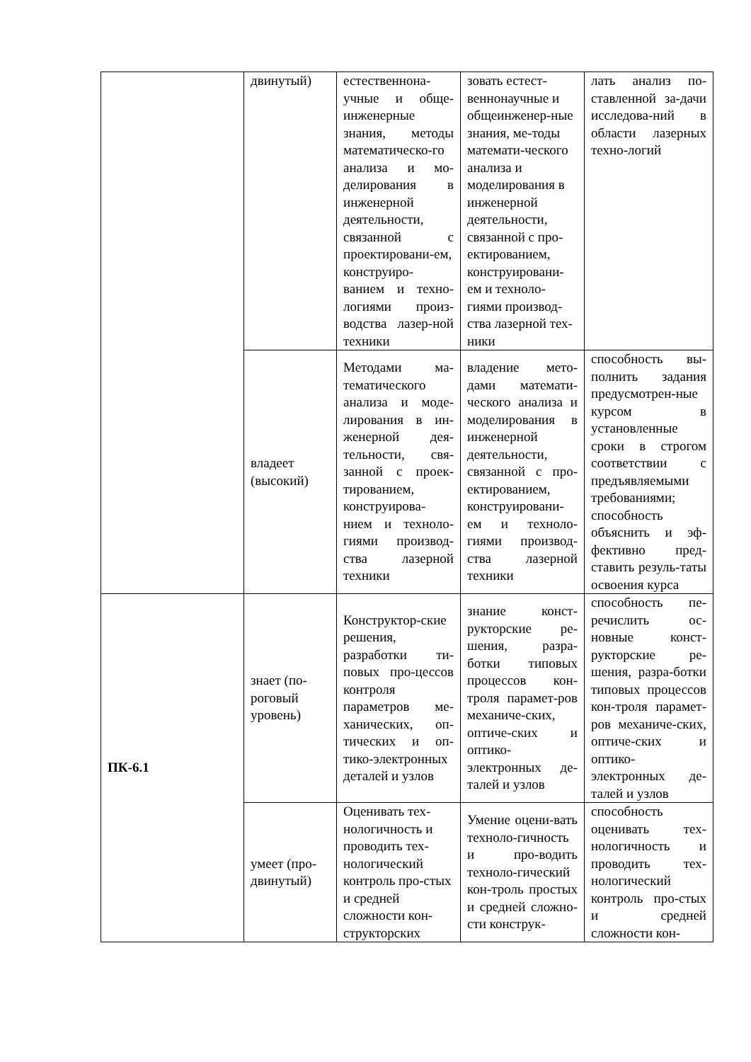| | двинутый) | естественнона-учные и обще-инженерные знания, методы математическо-го анализа и мо-делирования в инженерной деятельности, связанной с проектировани-ем, конструиро-ванием и техно-логиями произ-водства лазер-ной техники | зовать естест-веннонаучные и общеинженер-ные знания, ме-тоды математи-ческого анализа и моделирования в инженерной деятельности, связанной с про-ектированием, конструировани-ем и техноло-гиями производ-ства лазерной тех-ники | лать анализ по-ставленной за-дачи исследова-ний в области лазерных техно-логий |
| | владеет (высокий) | Методами ма-тематического анализа и моде-лирования в ин-женерной дея-тельности, свя-занной с проек-тированием, конструирова-нием и техноло-гиями производ-ства лазерной техники | владение мето-дами математи-ческого анализа и моделирования в инженерной деятельности, связанной с про-ектированием, конструировани-ем и техноло-гиями производ-ства лазерной техники | способность вы-полнить задания предусмотрен-ные курсом в установленные сроки в строгом соответствии с предъявляемыми требованиями; способность объяснить и эф-фективно пред-ставить резуль-таты освоения курса |
| ПК-6.1 | знает (по-роговый уровень) | Конструктор-ские решения, разработки ти-повых про-цессов контроля параметров ме-ханических, оп-тических и оп-тико-электронных деталей и узлов | знание конст-рукторские ре-шения, разра-ботки типовых процессов кон-троля парамет-ров механиче-ских, оптиче-ских и оптико-электронных де-талей и узлов | способность пе-речислить ос-новные конст-рукторские ре-шения, разра-ботки типовых процессов кон-троля парамет-ров механиче-ских, оптиче-ских и оптико-электронных де-талей и узлов |
| | умеет (про-двинутый) | Оценивать тех-нологичность и проводить тех-нологический контроль про-стых и средней сложности кон-структорских | Умение оцени-вать техноло-гичность и про-водить техноло-гический кон-троль простых и средней сложно-сти конструк- | способность оценивать тех-нологичность и проводить тех-нологический контроль про-стых и средней сложности кон- |